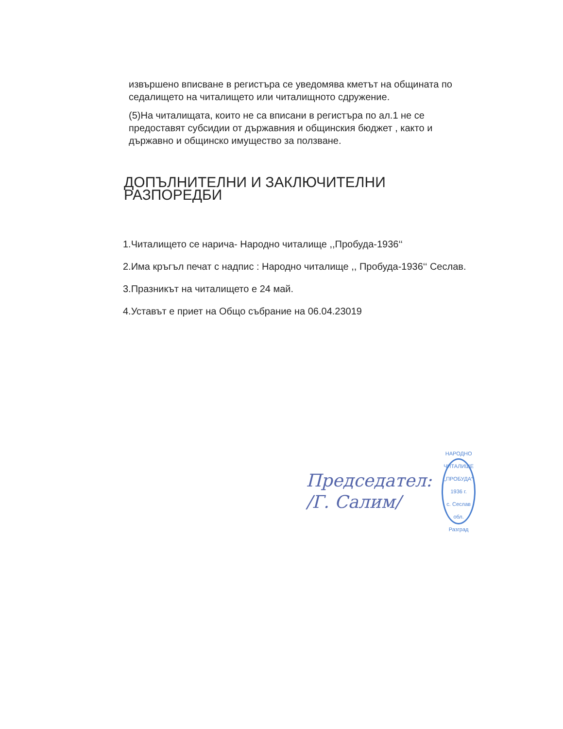извършено вписване в регистъра се уведомява кметът на общината по седалището на читалището или читалищното сдружение.
(5)На читалищата, които не са вписани в регистъра по ал.1 не се предоставят субсидии от държавния и общинския бюджет , както и държавно и общинско имущество за ползване.
ДОПЪЛНИТЕЛНИ И ЗАКЛЮЧИТЕЛНИ РАЗПОРЕДБИ
1.Читалището се нарича- Народно читалище ,,Пробуда-1936‘‘
2.Има кръгъл печат с надпис : Народно читалище ,, Пробуда-1936‘‘ Сеслав.
3.Празникът на читалището е 24 май.
4.Уставът е приет на Общо събрание на 06.04.23019
Председател:
/Г. Салим/
НАРОДНО ЧИТАЛИЩЕ „ПРОБУДА“ 1936 г.
с. Сеслав
обл. Разград